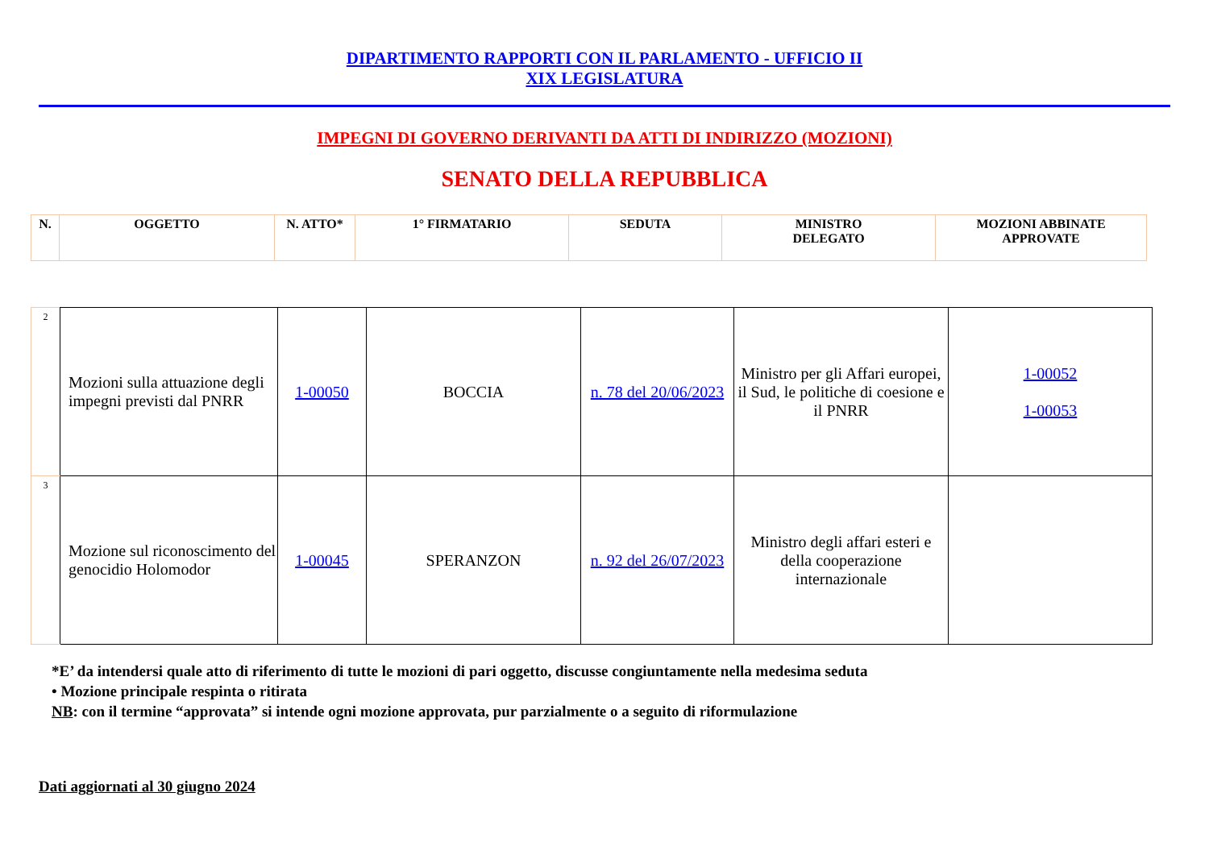DIPARTIMENTO RAPPORTI CON IL PARLAMENTO - UFFICIO II
XIX LEGISLATURA
IMPEGNI DI GOVERNO DERIVANTI DA ATTI DI INDIRIZZO (MOZIONI)
SENATO DELLA REPUBBLICA
| N. | OGGETTO | N. ATTO* | 1° FIRMATARIO | SEDUTA | MINISTRO DELEGATO | MOZIONI ABBINATE APPROVATE |
| 2 | Mozioni sulla attuazione degli impegni previsti dal PNRR | 1-00050 | BOCCIA | n. 78 del 20/06/2023 | Ministro per gli Affari europei, il Sud, le politiche di coesione e il PNRR | 1-00052 1-00053 |
| 3 | Mozione sul riconoscimento del genocidio Holomodor | 1-00045 | SPERANZON | n. 92 del 26/07/2023 | Ministro degli affari esteri e della cooperazione internazionale | |
*E’ da intendersi quale atto di riferimento di tutte le mozioni di pari oggetto, discusse congiuntamente nella medesima seduta
• Mozione principale respinta o ritirata
NB: con il termine “approvata” si intende ogni mozione approvata, pur parzialmente o a seguito di riformulazione
Dati aggiornati al 30 giugno 2024